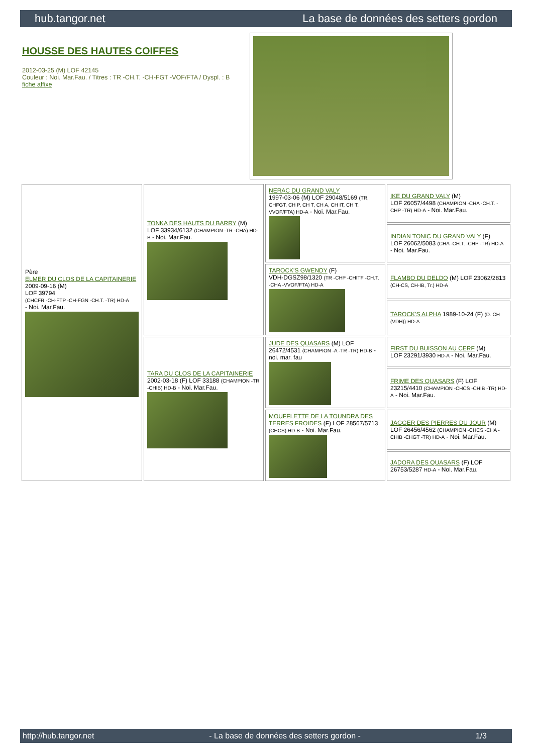hub.tangor.net La base de données des setters gordon
HOUSSE DES HAUTES COIFFES
2012-03-25 (M) LOF 42145
Couleur : Noi. Mar.Fau. / Titres : TR -CH.T. -CH-FGT -VOF/FTA / Dyspl. : B
fiche affixe
| Père ELMER DU CLOS DE LA CAPITAINERIE 2009-09-16 (M) LOF 39794 (CHCFR -CH-FTP -CH-FGN -CH.T. -TR) HD-A - Noi. Mar.Fau. | TONKA DES HAUTS DU BARRY (M) LOF 33934/6132 (CHAMPION -TR -CHA) HD-B - Noi. Mar.Fau. | NERAC DU GRAND VALY 1997-03-06 (M) LOF 29048/5169 (TR, CHFGT, CH P, CH T, CH A, CH IT, CH T, VVOF/FTA) HD-A - Noi. Mar.Fau. | IKE DU GRAND VALY (M) LOF 26057/4498 (CHAMPION -CHA -CH.T. -CHP -TR) HD-A - Noi. Mar.Fau. |
| | | | INDIAN TONIC DU GRAND VALY (F) LOF 26062/5083 (CHA -CH.T. -CHP -TR) HD-A - Noi. Mar.Fau. |
| | | TAROCK'S GWENDY (F) VDH-DGSZ98/1320 (TR -CHP -CHITF -CH.T. -CHA -VVOF/FTA) HD-A | FLAMBO DU DELDO (M) LOF 23062/2813 (CH-CS, CH-IB, Tr.) HD-A |
| | | | TAROCK'S ALPHA 1989-10-24 (F) (D. CH (VDH)) HD-A |
| | TARA DU CLOS DE LA CAPITAINERIE 2002-03-18 (F) LOF 33188 (CHAMPION -TR -CHIB) HD-B - Noi. Mar.Fau. | JUDE DES QUASARS (M) LOF 26472/4531 (CHAMPION -A -TR -TR) HD-B - noi. mar. fau | FIRST DU BUISSON AU CERF (M) LOF 23291/3930 HD-A - Noi. Mar.Fau. |
| | | | FRIME DES QUASARS (F) LOF 23215/4410 (CHAMPION -CHCS -CHIB -TR) HD-A - Noi. Mar.Fau. |
| | | MOUFFLETTE DE LA TOUNDRA DES TERRES FROIDES (F) LOF 28567/5713 (CHCS) HD-B - Noi. Mar.Fau. | JAGGER DES PIERRES DU JOUR (M) LOF 26456/4562 (CHAMPION -CHCS -CHA -CHIB -CHGT -TR) HD-A - Noi. Mar.Fau. |
| | | | JADORA DES QUASARS (F) LOF 26753/5287 HD-A - Noi. Mar.Fau. |
http://hub.tangor.net - La base de données des setters gordon - 1/3